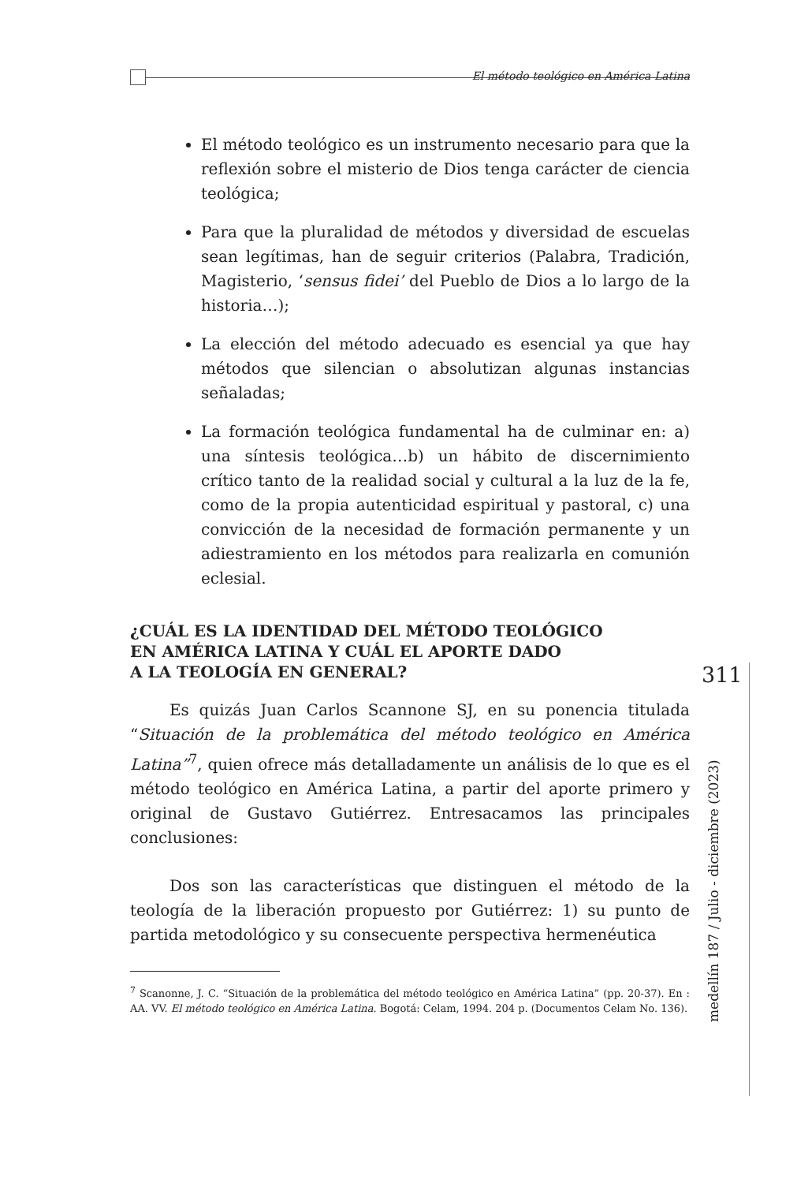El método teológico en América Latina
311
medellín 187 / Julio - diciembre (2023)
El método teológico es un instrumento necesario para que la reflexión sobre el misterio de Dios tenga carácter de ciencia teológica;
Para que la pluralidad de métodos y diversidad de escuelas sean legítimas, han de seguir criterios (Palabra, Tradición, Magisterio, ‘sensus fidei’ del Pueblo de Dios a lo largo de la historia…);
La elección del método adecuado es esencial ya que hay métodos que silencian o absolutizan algunas instancias señaladas;
La formación teológica fundamental ha de culminar en: a) una síntesis teológica…b) un hábito de discernimiento crítico tanto de la realidad social y cultural a la luz de la fe, como de la propia autenticidad espiritual y pastoral, c) una convicción de la necesidad de formación permanente y un adiestramiento en los métodos para realizarla en comunión eclesial.
¿CUÁL ES LA IDENTIDAD DEL MÉTODO TEOLÓGICO
EN AMÉRICA LATINA Y CUÁL EL APORTE DADO
A LA TEOLOGÍA EN GENERAL?
Es quizás Juan Carlos Scannone SJ, en su ponencia titulada “Situación de la problemática del método teológico en América Latina”<sup>7</sup>, quien ofrece más detalladamente un análisis de lo que es el método teológico en América Latina, a partir del aporte primero y original de Gustavo Gutiérrez. Entresacamos las principales conclusiones:
Dos son las características que distinguen el método de la teología de la liberación propuesto por Gutiérrez: 1) su punto de partida metodológico y su consecuente perspectiva hermenéutica
<sup>7</sup> Scanonne, J. C. “Situación de la problemática del método teológico en América Latina” (pp. 20-37). En : AA. VV. El método teológico en América Latina. Bogotá: Celam, 1994. 204 p. (Documentos Celam No. 136).